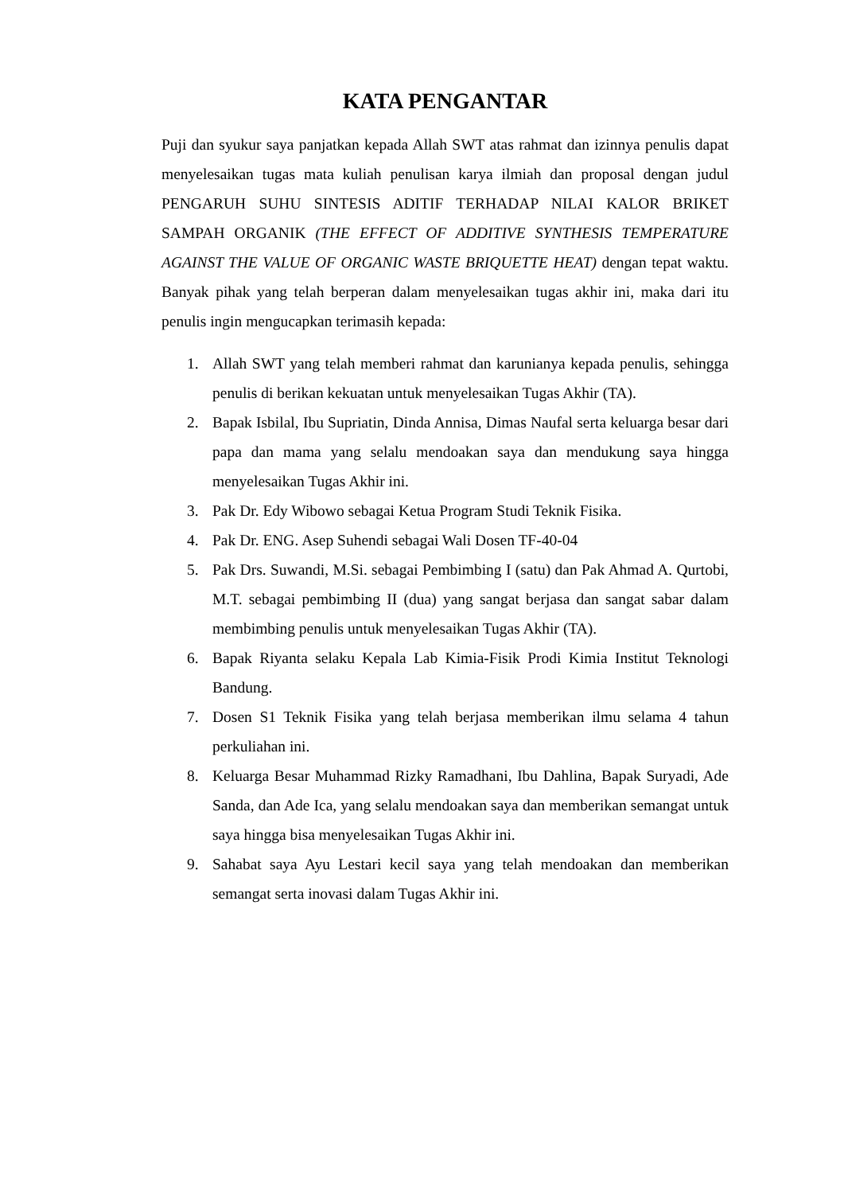KATA PENGANTAR
Puji dan syukur saya panjatkan kepada Allah SWT atas rahmat dan izinnya penulis dapat menyelesaikan tugas mata kuliah penulisan karya ilmiah dan proposal dengan judul PENGARUH SUHU SINTESIS ADITIF TERHADAP NILAI KALOR BRIKET SAMPAH ORGANIK (THE EFFECT OF ADDITIVE SYNTHESIS TEMPERATURE AGAINST THE VALUE OF ORGANIC WASTE BRIQUETTE HEAT) dengan tepat waktu. Banyak pihak yang telah berperan dalam menyelesaikan tugas akhir ini, maka dari itu penulis ingin mengucapkan terimasih kepada:
1. Allah SWT yang telah memberi rahmat dan karunianya kepada penulis, sehingga penulis di berikan kekuatan untuk menyelesaikan Tugas Akhir (TA).
2. Bapak Isbilal, Ibu Supriatin, Dinda Annisa, Dimas Naufal serta keluarga besar dari papa dan mama yang selalu mendoakan saya dan mendukung saya hingga menyelesaikan Tugas Akhir ini.
3. Pak Dr. Edy Wibowo sebagai Ketua Program Studi Teknik Fisika.
4. Pak Dr. ENG. Asep Suhendi sebagai Wali Dosen TF-40-04
5. Pak Drs. Suwandi, M.Si. sebagai Pembimbing I (satu) dan Pak Ahmad A. Qurtobi, M.T. sebagai pembimbing II (dua) yang sangat berjasa dan sangat sabar dalam membimbing penulis untuk menyelesaikan Tugas Akhir (TA).
6. Bapak Riyanta selaku Kepala Lab Kimia-Fisik Prodi Kimia Institut Teknologi Bandung.
7. Dosen S1 Teknik Fisika yang telah berjasa memberikan ilmu selama 4 tahun perkuliahan ini.
8. Keluarga Besar Muhammad Rizky Ramadhani, Ibu Dahlina, Bapak Suryadi, Ade Sanda, dan Ade Ica, yang selalu mendoakan saya dan memberikan semangat untuk saya hingga bisa menyelesaikan Tugas Akhir ini.
9. Sahabat saya Ayu Lestari kecil saya yang telah mendoakan dan memberikan semangat serta inovasi dalam Tugas Akhir ini.